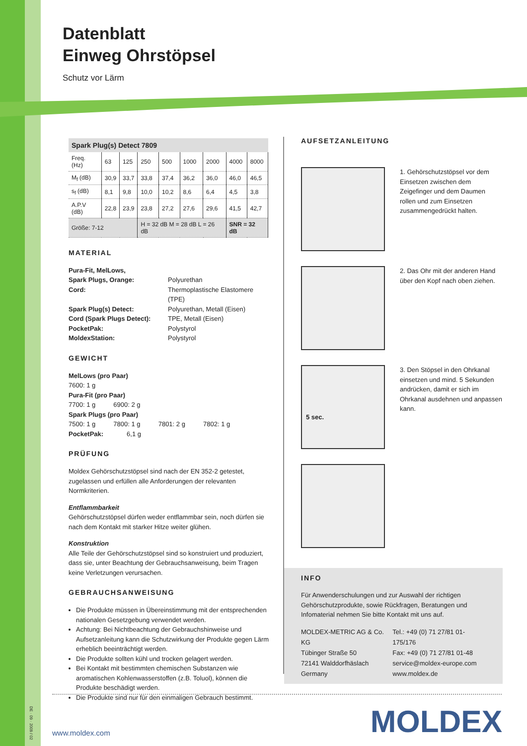Datenblatt
Einweg Ohrstöpsel
Schutz vor Lärm
| Spark Plug(s) Detect 7809 | | | | | | | | |
| --- | --- | --- | --- | --- | --- | --- | --- | --- |
| Freq. (Hz) | 63 | 125 | 250 | 500 | 1000 | 2000 | 4000 | 8000 |
| M<sub>f</sub> (dB) | 30,9 | 33,7 | 33,8 | 37,4 | 36,2 | 36,0 | 46,0 | 46,5 |
| s<sub>f</sub> (dB) | 8,1 | 9,8 | 10,0 | 10,2 | 8,6 | 6,4 | 4,5 | 3,8 |
| A.P.V (dB) | 22,8 | 23,9 | 23,8 | 27,2 | 27,6 | 29,6 | 41,5 | 42,7 |
| Größe: 7-12 | | | H = 32 dB M = 28 dB L = 26 dB | | | | SNR = 32 dB | |
MATERIAL
Pura-Fit, MelLows, Spark Plugs, Orange: Polyurethan Cord: Thermoplastische Elastomere (TPE) Spark Plug(s) Detect: Polyurethan, Metall (Eisen) Cord (Spark Plugs Detect): TPE, Metall (Eisen) PocketPak: Polystyrol MoldexStation: Polystyrol
GEWICHT
MelLows (pro Paar)
7600: 1 g
Pura-Fit (pro Paar)
7700: 1 g 6900: 2 g
Spark Plugs (pro Paar)
7500: 1 g 7800: 1 g 7801: 2 g 7802: 1 g
PocketPak: 6,1 g
PRÜFUNG
Moldex Gehörschutzstöpsel sind nach der EN 352-2 getestet, zugelassen und erfüllen alle Anforderungen der relevanten Normkriterien.
Entflammbarkeit
Gehörschutzstöpsel dürfen weder entflammbar sein, noch dürfen sie nach dem Kontakt mit starker Hitze weiter glühen.
Konstruktion
Alle Teile der Gehörschutzstöpsel sind so konstruiert und produziert, dass sie, unter Beachtung der Gebrauchsanweisung, beim Tragen keine Verletzungen verursachen.
GEBRAUCHSANWEISUNG
Die Produkte müssen in Übereinstimmung mit der entsprechenden nationalen Gesetzgebung verwendet werden.
Achtung: Bei Nichtbeachtung der Gebrauchshinweise und Aufsetzanleitung kann die Schutzwirkung der Produkte gegen Lärm erheblich beeinträchtigt werden.
Die Produkte sollten kühl und trocken gelagert werden.
Bei Kontakt mit bestimmten chemischen Substanzen wie aromatischen Kohlenwasserstoffen (z.B. Toluol), können die Produkte beschädigt werden.
Die Produkte sind nur für den einmaligen Gebrauch bestimmt.
AUFSETZANLEITUNG
1. Gehörschutzstöpsel vor dem Einsetzen zwischen dem Zeigefinger und dem Daumen rollen und zum Einsetzen zusammengedrückt halten.
2. Das Ohr mit der anderen Hand über den Kopf nach oben ziehen.
5 sec.
3. Den Stöpsel in den Ohrkanal einsetzen und mind. 5 Sekunden andrücken, damit er sich im Ohrkanal ausdehnen und anpassen kann.
INFO
Für Anwenderschulungen und zur Auswahl der richtigen Gehörschutzprodukte, sowie Rückfragen, Beratungen und Infomaterial nehmen Sie bitte Kontakt mit uns auf.
MOLDEX-METRIC AG & Co. KG
Tübinger Straße 50
72141 Walddorfhäslach
Germany
Tel.: +49 (0) 71 27/81 01-175/176
Fax: +49 (0) 71 27/81 01-48
service@moldex-europe.com
www.moldex.de
DE · 09 · 2009 / 02
www.moldex.com MOLDEX